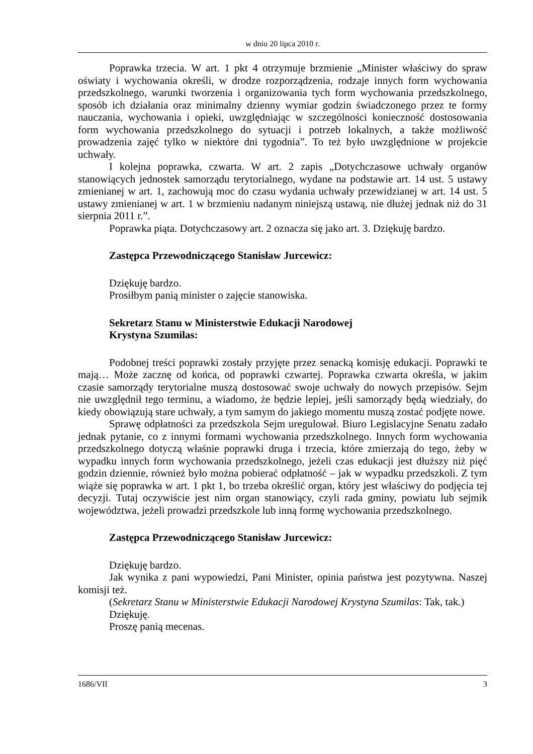w dniu 20 lipca 2010 r.
Poprawka trzecia. W art. 1 pkt 4 otrzymuje brzmienie „Minister właściwy do spraw oświaty i wychowania określi, w drodze rozporządzenia, rodzaje innych form wychowania przedszkolnego, warunki tworzenia i organizowania tych form wychowania przedszkolnego, sposób ich działania oraz minimalny dzienny wymiar godzin świadczonego przez te formy nauczania, wychowania i opieki, uwzględniając w szczególności konieczność dostosowania form wychowania przedszkolnego do sytuacji i potrzeb lokalnych, a także możliwość prowadzenia zajęć tylko w niektóre dni tygodnia”. To też było uwzględnione w projekcie uchwały.
I kolejna poprawka, czwarta. W art. 2 zapis „Dotychczasowe uchwały organów stanowiących jednostek samorządu terytorialnego, wydane na podstawie art. 14 ust. 5 ustawy zmienianej w art. 1, zachowują moc do czasu wydania uchwały przewidzianej w art. 14 ust. 5 ustawy zmienianej w art. 1 w brzmieniu nadanym niniejszą ustawą, nie dłużej jednak niż do 31 sierpnia 2011 r.”.
Poprawka piąta. Dotychczasowy art. 2 oznacza się jako art. 3. Dziękuję bardzo.
Zastępca Przewodniczącego Stanisław Jurcewicz:
Dziękuję bardzo.
Prosiłbym panią minister o zajęcie stanowiska.
Sekretarz Stanu w Ministerstwie Edukacji Narodowej
Krystyna Szumilas:
Podobnej treści poprawki zostały przyjęte przez senacką komisję edukacji. Poprawki te mają… Może zacznę od końca, od poprawki czwartej. Poprawka czwarta określa, w jakim czasie samorządy terytorialne muszą dostosować swoje uchwały do nowych przepisów. Sejm nie uwzględnił tego terminu, a wiadomo, że będzie lepiej, jeśli samorządy będą wiedziały, do kiedy obowiązują stare uchwały, a tym samym do jakiego momentu muszą zostać podjęte nowe.
Sprawę odpłatności za przedszkola Sejm uregulował. Biuro Legislacyjne Senatu zadało jednak pytanie, co z innymi formami wychowania przedszkolnego. Innych form wychowania przedszkolnego dotyczą właśnie poprawki druga i trzecia, które zmierzają do tego, żeby w wypadku innych form wychowania przedszkolnego, jeżeli czas edukacji jest dłuższy niż pięć godzin dziennie, również było można pobierać odpłatność – jak w wypadku przedszkoli. Z tym wiąże się poprawka w art. 1 pkt 1, bo trzeba określić organ, który jest właściwy do podjęcia tej decyzji. Tutaj oczywiście jest nim organ stanowiący, czyli rada gminy, powiatu lub sejmik województwa, jeżeli prowadzi przedszkole lub inną formę wychowania przedszkolnego.
Zastępca Przewodniczącego Stanisław Jurcewicz:
Dziękuję bardzo.
Jak wynika z pani wypowiedzi, Pani Minister, opinia państwa jest pozytywna. Naszej komisji też.
(Sekretarz Stanu w Ministerstwie Edukacji Narodowej Krystyna Szumilas: Tak, tak.)
Dziękuję.
Proszę panią mecenas.
1686/VII 3